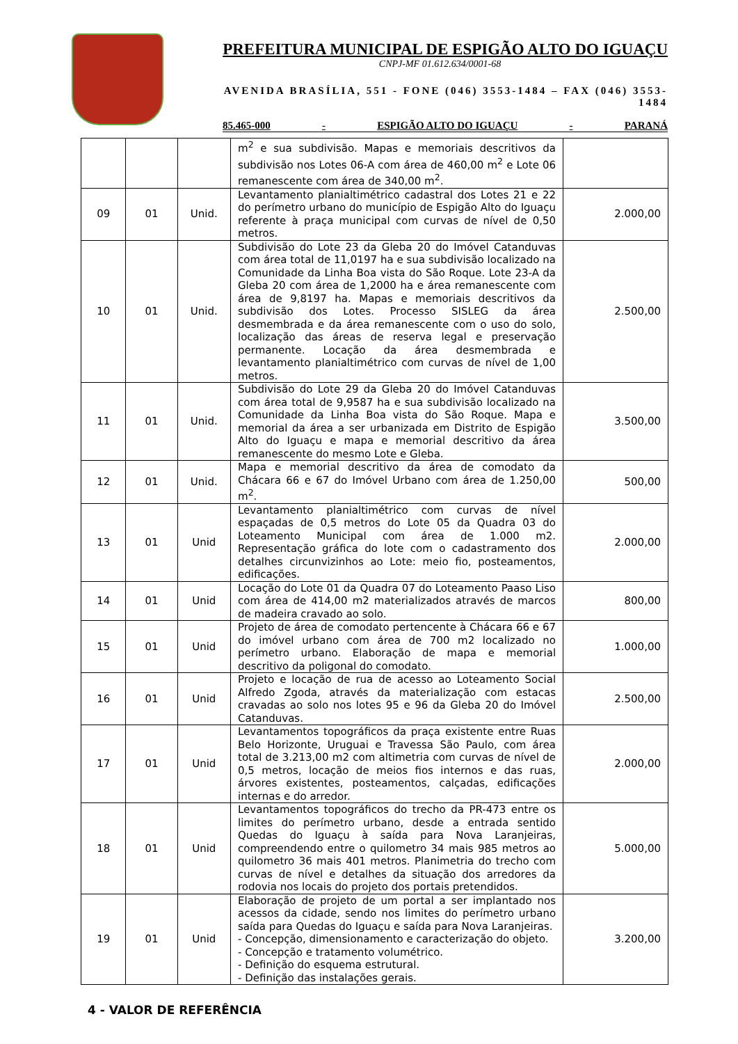PREFEITURA MUNICIPAL DE ESPIGÃO ALTO DO IGUAÇU
CNPJ-MF 01.612.634/0001-68
AVENIDA BRASÍLIA, 551 - FONE (046) 3553-1484 – FAX (046) 3553-1484
85.465-000 - ESPIGÃO ALTO DO IGUAÇU - PARANÁ
| | | | m<sup>2</sup> e sua subdivisão. Mapas e memoriais descritivos da subdivisão nos Lotes 06-A com área de 460,00 m<sup>2</sup> e Lote 06 remanescente com área de 340,00 m<sup>2</sup>. | |
| 09 | 01 | Unid. | Levantamento planialtimétrico cadastral dos Lotes 21 e 22 do perímetro urbano do município de Espigão Alto do Iguaçu referente à praça municipal com curvas de nível de 0,50 metros. | 2.000,00 |
| 10 | 01 | Unid. | Subdivisão do Lote 23 da Gleba 20 do Imóvel Catanduvas com área total de 11,0197 ha e sua subdivisão localizado na Comunidade da Linha Boa vista do São Roque. Lote 23-A da Gleba 20 com área de 1,2000 ha e área remanescente com área de 9,8197 ha. Mapas e memoriais descritivos da subdivisão dos Lotes. Processo SISLEG da área desmembrada e da área remanescente com o uso do solo, localização das áreas de reserva legal e preservação permanente. Locação da área desmembrada e levantamento planialtimétrico com curvas de nível de 1,00 metros. | 2.500,00 |
| 11 | 01 | Unid. | Subdivisão do Lote 29 da Gleba 20 do Imóvel Catanduvas com área total de 9,9587 ha e sua subdivisão localizado na Comunidade da Linha Boa vista do São Roque. Mapa e memorial da área a ser urbanizada em Distrito de Espigão Alto do Iguaçu e mapa e memorial descritivo da área remanescente do mesmo Lote e Gleba. | 3.500,00 |
| 12 | 01 | Unid. | Mapa e memorial descritivo da área de comodato da Chácara 66 e 67 do Imóvel Urbano com área de 1.250,00 m<sup>2</sup>. | 500,00 |
| 13 | 01 | Unid | Levantamento planialtimétrico com curvas de nível espaçadas de 0,5 metros do Lote 05 da Quadra 03 do Loteamento Municipal com área de 1.000 m2. Representação gráfica do lote com o cadastramento dos detalhes circunvizinhos ao Lote: meio fio, posteamentos, edificações. | 2.000,00 |
| 14 | 01 | Unid | Locação do Lote 01 da Quadra 07 do Loteamento Paaso Liso com área de 414,00 m2 materializados através de marcos de madeira cravado ao solo. | 800,00 |
| 15 | 01 | Unid | Projeto de área de comodato pertencente à Chácara 66 e 67 do imóvel urbano com área de 700 m2 localizado no perímetro urbano. Elaboração de mapa e memorial descritivo da poligonal do comodato. | 1.000,00 |
| 16 | 01 | Unid | Projeto e locação de rua de acesso ao Loteamento Social Alfredo Zgoda, através da materialização com estacas cravadas ao solo nos lotes 95 e 96 da Gleba 20 do Imóvel Catanduvas. | 2.500,00 |
| 17 | 01 | Unid | Levantamentos topográficos da praça existente entre Ruas Belo Horizonte, Uruguai e Travessa São Paulo, com área total de 3.213,00 m2 com altimetria com curvas de nível de 0,5 metros, locação de meios fios internos e das ruas, árvores existentes, posteamentos, calçadas, edificações internas e do arredor. | 2.000,00 |
| 18 | 01 | Unid | Levantamentos topográficos do trecho da PR-473 entre os limites do perímetro urbano, desde a entrada sentido Quedas do Iguaçu à saída para Nova Laranjeiras, compreendendo entre o quilometro 34 mais 985 metros ao quilometro 36 mais 401 metros. Planimetria do trecho com curvas de nível e detalhes da situação dos arredores da rodovia nos locais do projeto dos portais pretendidos. | 5.000,00 |
| 19 | 01 | Unid | Elaboração de projeto de um portal a ser implantado nos acessos da cidade, sendo nos limites do perímetro urbano saída para Quedas do Iguaçu e saída para Nova Laranjeiras. - Concepção, dimensionamento e caracterização do objeto. - Concepção e tratamento volumétrico. - Definição do esquema estrutural. - Definição das instalações gerais. | 3.200,00 |
4 - VALOR DE REFERÊNCIA